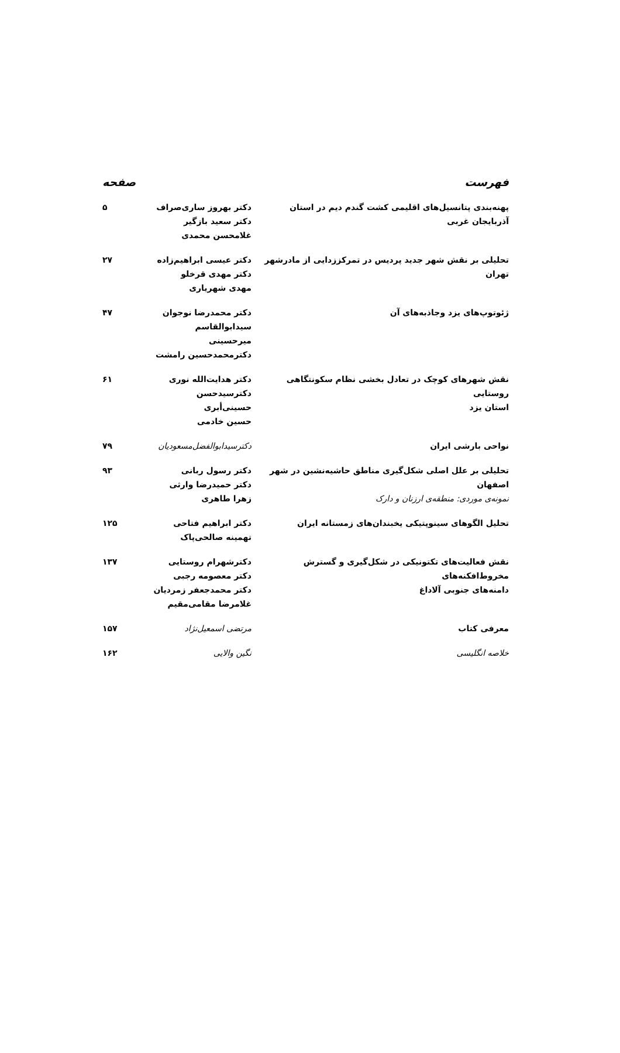فهرست صفحه
| پهنه‌بندی پتانسیل‌های اقلیمی کشت گندم دیم در استان آذربایجان غربی | دکتر بهروز ساری‌صراف دکتر سعید بازگیر غلامحسن محمدی | ۵ |
| تحلیلی بر نقش شهر جدید پردیس در تمرکززدایی از مادرشهر تهران | دکتر عیسی ابراهیم‌زاده دکتر مهدی قرخلو مهدی شهریاری | ۲۷ |
| ژئوتوپ‌های یزد وجاذبه‌های آن | دکتر محمدرضا نوجوان سیدابوالقاسم میرحسینی دکترمحمدحسین رامشت | ۴۷ |
| نقش شهرهای کوچک در تعادل بخشی نظام سکونتگاهی روستایی استان یزد | دکتر هدایت‌الله نوری دکترسیدحسن حسینی‌أبری حسین خادمی | ۶۱ |
| نواحی بارشی ایران | دکترسیدابوالفضل‌مسعودیان | ۷۹ |
| تحلیلی بر علل اصلی شکل‌گیری مناطق حاشیه‌نشین در شهر اصفهان نمونه‌ی موردی: منطقه‌ی ارزنان و دارک | دکتر رسول ربانی دکتر حمیدرضا وارثی زهرا طاهری | ۹۳ |
| تحلیل الگوهای سینوپتیکی یخبندان‌های زمستانه ایران | دکتر ابراهیم فتاحی تهمینه صالحی‌پاک | ۱۲۵ |
| نقش فعالیت‌های تکتونیکی در شکل‌گیری و گسترش مخروط‌افکنه‌های دامنه‌های جنوبی آلاداغ | دکترشهرام روستایی دکتر معصومه رجبی دکتر محمدجعفر زمردیان غلامرضا مقامی‌مقیم | ۱۳۷ |
| معرفی کتاب | مرتضی اسمعیل‌نژاد | ۱۵۷ |
| خلاصه انگلیسی | نگین والایی | ۱۶۲ |